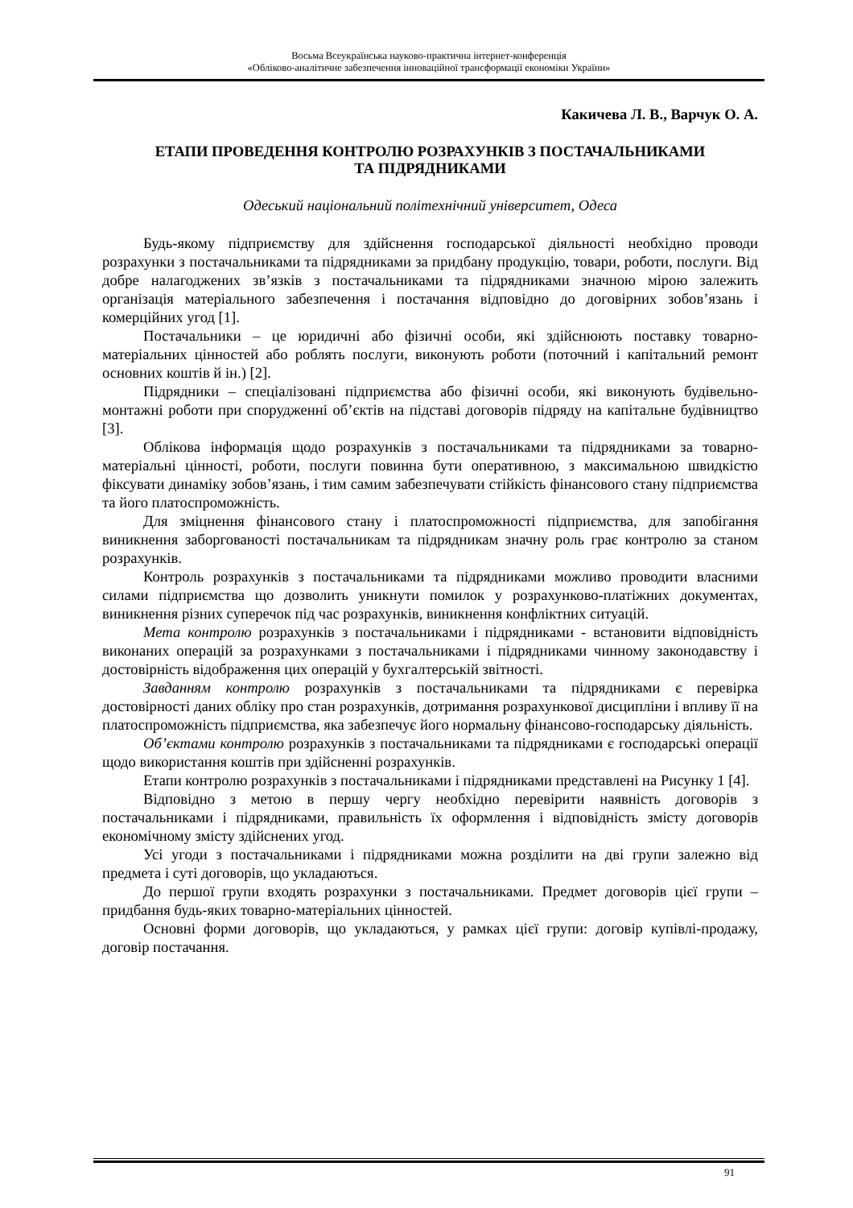Восьма Всеукраїнська науково-практична інтернет-конференція
«Обліково-аналітичне забезпечення інноваційної трансформації економіки України»
Какичева Л. В., Варчук О. А.
ЕТАПИ ПРОВЕДЕННЯ КОНТРОЛЮ РОЗРАХУНКІВ З ПОСТАЧАЛЬНИКАМИ
ТА ПІДРЯДНИКАМИ
Одеський національний політехнічний університет, Одеса
Будь-якому підприємству для здійснення господарської діяльності необхідно проводи розрахунки з постачальниками та підрядниками за придбану продукцію, товари, роботи, послуги. Від добре налагоджених зв’язків з постачальниками та підрядниками значною мірою залежить організація матеріального забезпечення і постачання відповідно до договірних зобов’язань і комерційних угод [1].
Постачальники – це юридичні або фізичні особи, які здійснюють поставку товарно-матеріальних цінностей або роблять послуги, виконують роботи (поточний і капітальний ремонт основних коштів й ін.) [2].
Підрядники – спеціалізовані підприємства або фізичні особи, які виконують будівельно-монтажні роботи при спорудженні об’єктів на підставі договорів підряду на капітальне будівництво [3].
Облікова інформація щодо розрахунків з постачальниками та підрядниками за товарно-матеріальні цінності, роботи, послуги повинна бути оперативною, з максимальною швидкістю фіксувати динаміку зобов’язань, і тим самим забезпечувати стійкість фінансового стану підприємства та його платоспроможність.
Для зміцнення фінансового стану і платоспроможності підприємства, для запобігання виникнення заборгованості постачальникам та підрядникам значну роль грає контролю за станом розрахунків.
Контроль розрахунків з постачальниками та підрядниками можливо проводити власними силами підприємства що дозволить уникнути помилок у розрахунково-платіжних документах, виникнення різних суперечок під час розрахунків, виникнення конфліктних ситуацій.
Мета контролю розрахунків з постачальниками і підрядниками - встановити відповідність виконаних операцій за розрахунками з постачальниками і підрядниками чинному законодавству і достовірність відображення цих операцій у бухгалтерській звітності.
Завданням контролю розрахунків з постачальниками та підрядниками є перевірка достовірності даних обліку про стан розрахунків, дотримання розрахункової дисципліни і впливу її на платоспроможність підприємства, яка забезпечує його нормальну фінансово-господарську діяльність.
Об’єктами контролю розрахунків з постачальниками та підрядниками є господарські операції щодо використання коштів при здійсненні розрахунків.
Етапи контролю розрахунків з постачальниками і підрядниками представлені на Рисунку 1 [4].
Відповідно з метою в першу чергу необхідно перевірити наявність договорів з постачальниками і підрядниками, правильність їх оформлення і відповідність змісту договорів економічному змісту здійснених угод.
Усі угоди з постачальниками і підрядниками можна розділити на дві групи залежно від предмета і суті договорів, що укладаються.
До першої групи входять розрахунки з постачальниками. Предмет договорів цієї групи – придбання будь-яких товарно-матеріальних цінностей.
Основні форми договорів, що укладаються, у рамках цієї групи: договір купівлі-продажу, договір постачання.
91